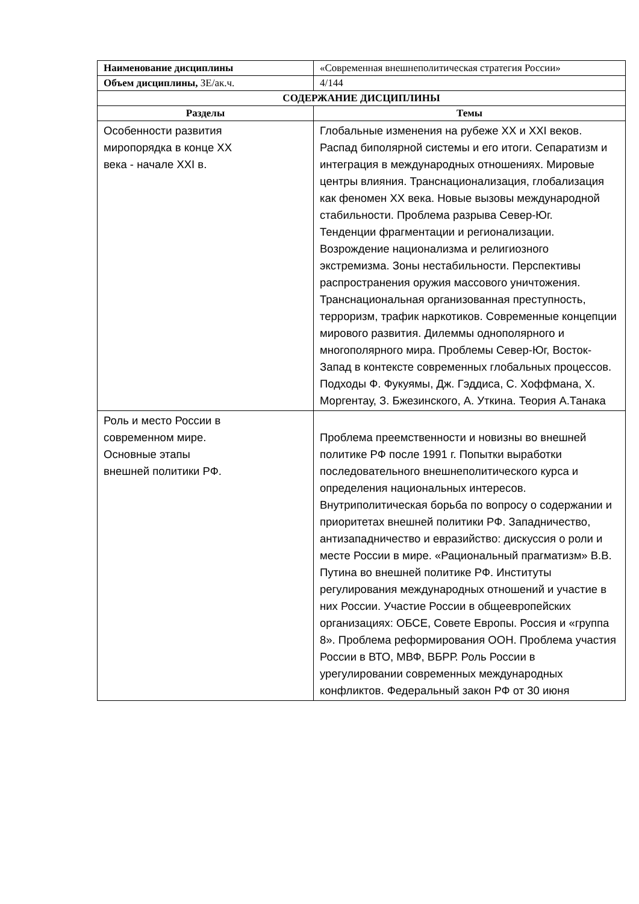| Наименование дисциплины | «Современная внешнеполитическая стратегия России» |
| Объем дисциплины, ЗЕ/ак.ч. | 4/144 |
| СОДЕРЖАНИЕ ДИСЦИПЛИНЫ | |
| Разделы | Темы |
| Особенности развития миропорядка в конце XX века - начале XXI в. | Глобальные изменения на рубеже XX и XXI веков. Распад биполярной системы и его итоги. Сепаратизм и интеграция в международных отношениях. Мировые центры влияния. Транснационализация, глобализация как феномен XX века. Новые вызовы международной стабильности. Проблема разрыва Север-Юг. Тенденции фрагментации и регионализации. Возрождение национализма и религиозного экстремизма. Зоны нестабильности. Перспективы распространения оружия массового уничтожения. Транснациональная организованная преступность, терроризм, трафик наркотиков. Современные концепции мирового развития. Дилеммы однополярного и многополярного мира. Проблемы Север-Юг, Восток-Запад в контексте современных глобальных процессов. Подходы Ф. Фукуямы, Дж. Гэддиса, С. Хоффмана, Х. Моргентау, З. Бжезинского, А. Уткина. Теория А.Танака |
| Роль и место России в современном мире. Основные этапы внешней политики РФ. | Проблема преемственности и новизны во внешней политике РФ после 1991 г. Попытки выработки последовательного внешнеполитического курса и определения национальных интересов. Внутриполитическая борьба по вопросу о содержании и приоритетах внешней политики РФ. Западничество, антизападничество и евразийство: дискуссия о роли и месте России в мире. «Рациональный прагматизм» В.В. Путина во внешней политике РФ. Институты регулирования международных отношений и участие в них России. Участие России в общеевропейских организациях: ОБСЕ, Совете Европы. Россия и «группа 8». Проблема реформирования ООН. Проблема участия России в ВТО, МВФ, ВБРР. Роль России в урегулировании современных международных конфликтов. Федеральный закон РФ от 30 июня |